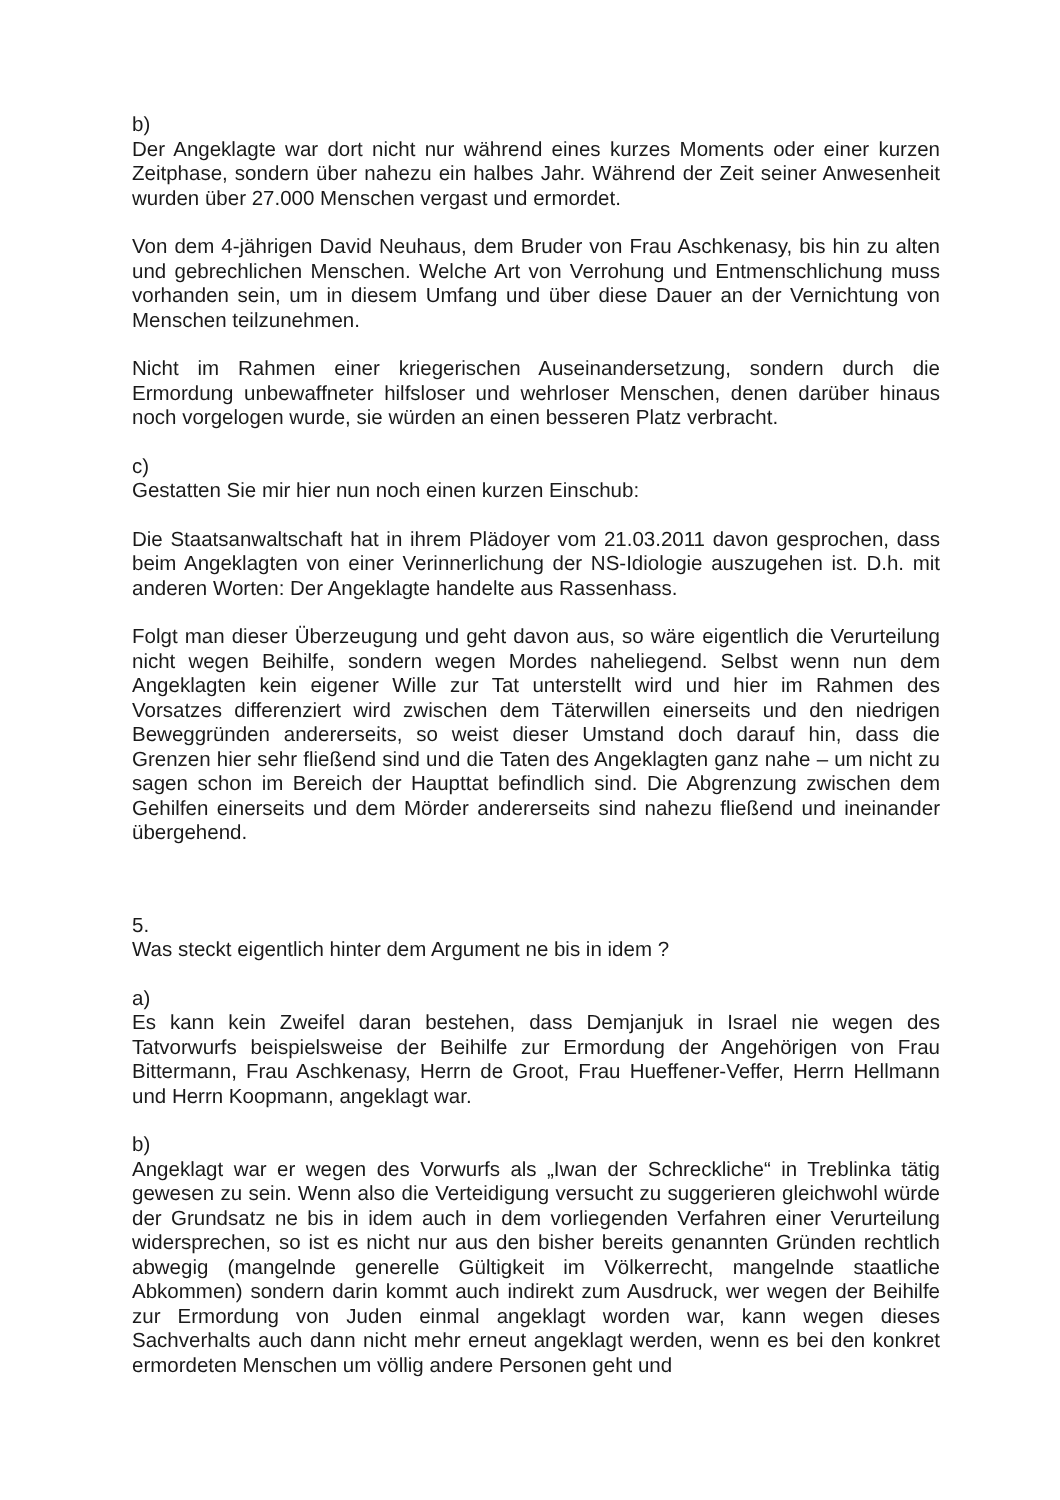b)
Der Angeklagte war dort nicht nur während eines kurzes Moments oder einer kurzen Zeitphase, sondern über nahezu ein halbes Jahr. Während der Zeit seiner Anwesenheit wurden über 27.000 Menschen vergast und ermordet.
Von dem 4-jährigen David Neuhaus, dem Bruder von Frau Aschkenasy, bis hin zu alten und gebrechlichen Menschen. Welche Art von Verrohung und Entmenschlichung muss vorhanden sein, um in diesem Umfang und über diese Dauer an der Vernichtung von Menschen teilzunehmen.
Nicht im Rahmen einer kriegerischen Auseinandersetzung, sondern durch die Ermordung unbewaffneter hilfsloser und wehrloser Menschen, denen darüber hinaus noch vorgelogen wurde, sie würden an einen besseren Platz verbracht.
c)
Gestatten Sie mir hier nun noch einen kurzen Einschub:
Die Staatsanwaltschaft hat in ihrem Plädoyer vom 21.03.2011 davon gesprochen, dass beim Angeklagten von einer Verinnerlichung der NS-Idiologie auszugehen ist. D.h. mit anderen Worten: Der Angeklagte handelte aus Rassenhass.
Folgt man dieser Überzeugung und geht davon aus, so wäre eigentlich die Verurteilung nicht wegen Beihilfe, sondern wegen Mordes naheliegend. Selbst wenn nun dem Angeklagten kein eigener Wille zur Tat unterstellt wird und hier im Rahmen des Vorsatzes differenziert wird zwischen dem Täterwillen einerseits und den niedrigen Beweggründen andererseits, so weist dieser Umstand doch darauf hin, dass die Grenzen hier sehr fließend sind und die Taten des Angeklagten ganz nahe – um nicht zu sagen schon im Bereich der Haupttat befindlich sind. Die Abgrenzung zwischen dem Gehilfen einerseits und dem Mörder andererseits sind nahezu fließend und ineinander übergehend.
5.
Was steckt eigentlich hinter dem Argument ne bis in idem ?
a)
Es kann kein Zweifel daran bestehen, dass Demjanjuk in Israel nie wegen des Tatvorwurfs beispielsweise der Beihilfe zur Ermordung der Angehörigen von Frau Bittermann, Frau Aschkenasy, Herrn de Groot, Frau Hueffener-Veffer, Herrn Hellmann und Herrn Koopmann, angeklagt war.
b)
Angeklagt war er wegen des Vorwurfs als „Iwan der Schreckliche“ in Treblinka tätig gewesen zu sein. Wenn also die Verteidigung versucht zu suggerieren gleichwohl würde der Grundsatz ne bis in idem auch in dem vorliegenden Verfahren einer Verurteilung widersprechen, so ist es nicht nur aus den bisher bereits genannten Gründen rechtlich abwegig (mangelnde generelle Gültigkeit im Völkerrecht, mangelnde staatliche Abkommen) sondern darin kommt auch indirekt zum Ausdruck, wer wegen der Beihilfe zur Ermordung von Juden einmal angeklagt worden war, kann wegen dieses Sachverhalts auch dann nicht mehr erneut angeklagt werden, wenn es bei den konkret ermordeten Menschen um völlig andere Personen geht und